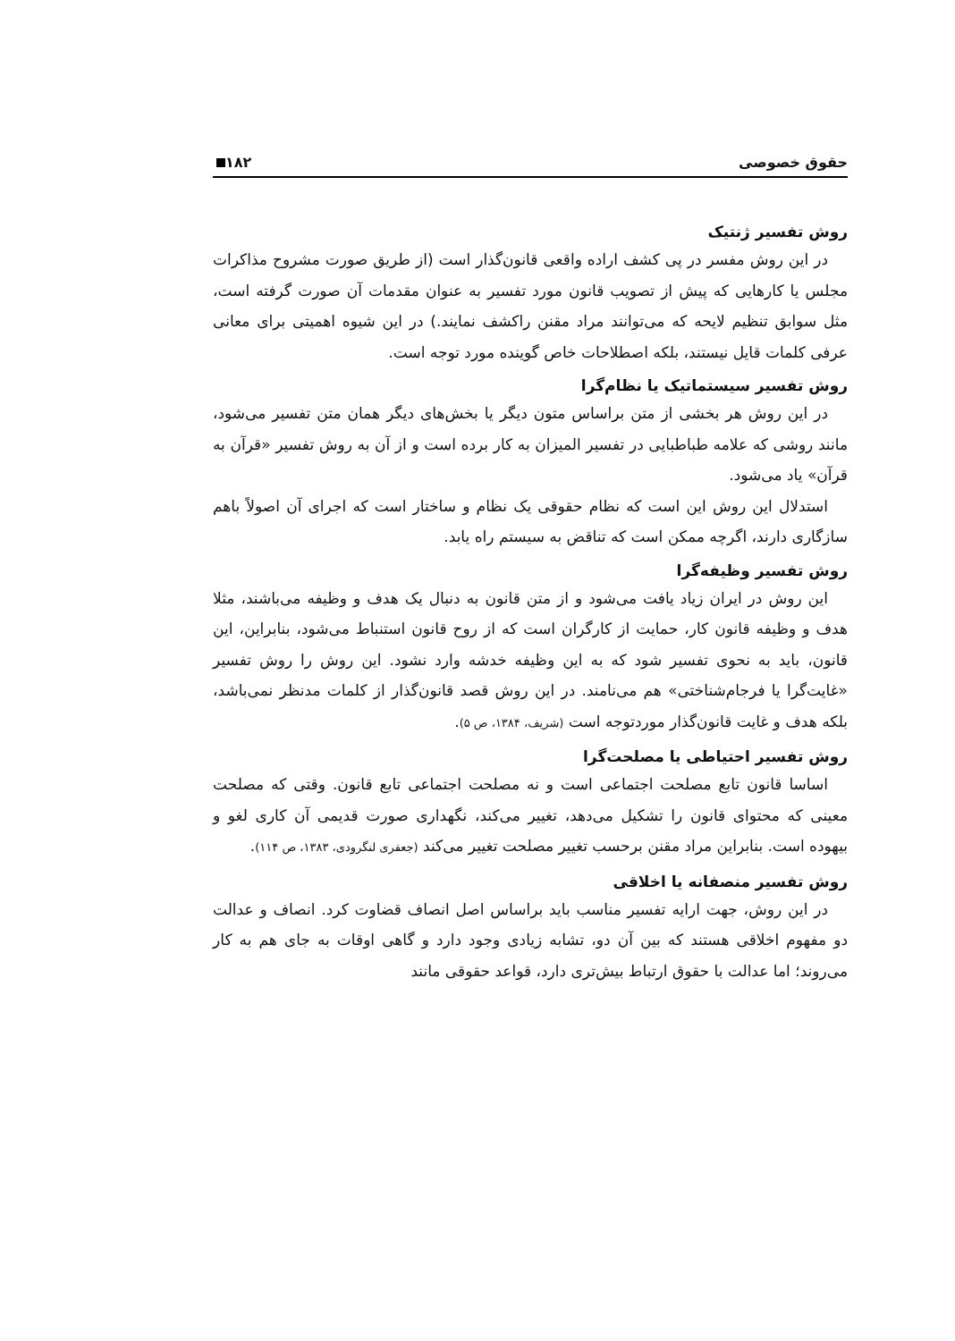حقوق خصوصی ۱۸۲
روش تفسیر ژنتیک
در این روش مفسر در پی کشف اراده واقعی قانون‌گذار است (از طریق صورت مشروح مذاکرات مجلس یا کارهایی که پیش از تصویب قانون مورد تفسیر به عنوان مقدمات آن صورت گرفته است، مثل سوابق تنظیم لایحه که می‌توانند مراد مقنن راکشف نمایند.) در این شیوه اهمیتی برای معانی عرفی کلمات قایل نیستند، بلکه اصطلاحات خاص گوینده مورد توجه است.
روش تفسیر سیستماتیک یا نظام‌گرا
در این روش هر بخشی از متن براساس متون دیگر یا بخش‌های دیگر همان متن تفسیر می‌شود، مانند روشی که علامه طباطبایی در تفسیر المیزان به کار برده است و از آن به روش تفسیر «قرآن به قرآن» یاد می‌شود.
استدلال این روش این است که نظام حقوقی یک نظام و ساختار است که اجرای آن اصولاً باهم سازگاری دارند، اگرچه ممکن است که تناقض به سیستم راه یابد.
روش تفسیر وظیفه‌گرا
این روش در ایران زیاد یافت می‌شود و از متن قانون به دنبال یک هدف و وظیفه می‌باشند، مثلا هدف و وظیفه قانون کار، حمایت از کارگران است که از روح قانون استنباط می‌شود، بنابراین، این قانون، باید به نحوی تفسیر شود که به این وظیفه خدشه وارد نشود. این روش را روش تفسیر «غایت‌گرا یا فرجام‌شناختی» هم می‌نامند. در این روش قصد قانون‌گذار از کلمات مدنظر نمی‌باشد، بلکه هدف و غایت قانون‌گذار موردتوجه است (شریف، ۱۳۸۴، ص ۵).
روش تفسیر احتیاطی یا مصلحت‌گرا
اساسا قانون تابع مصلحت اجتماعی است و نه مصلحت اجتماعی تابع قانون. وقتی که مصلحت معینی که محتوای قانون را تشکیل می‌دهد، تغییر می‌کند، نگهداری صورت قدیمی آن کاری لغو و بیهوده است. بنابراین مراد مقنن برحسب تغییر مصلحت تغییر می‌کند (جعفری لنگرودی، ۱۳۸۳، ص ۱۱۴).
روش تفسیر منصفانه یا اخلاقی
در این روش، جهت ارایه تفسیر مناسب باید براساس اصل انصاف قضاوت کرد. انصاف و عدالت دو مفهوم اخلاقی هستند که بین آن دو، تشابه زیادی وجود دارد و گاهی اوقات به جای هم به کار می‌روند؛ اما عدالت با حقوق ارتباط بیش‌تری دارد، قواعد حقوقی مانند